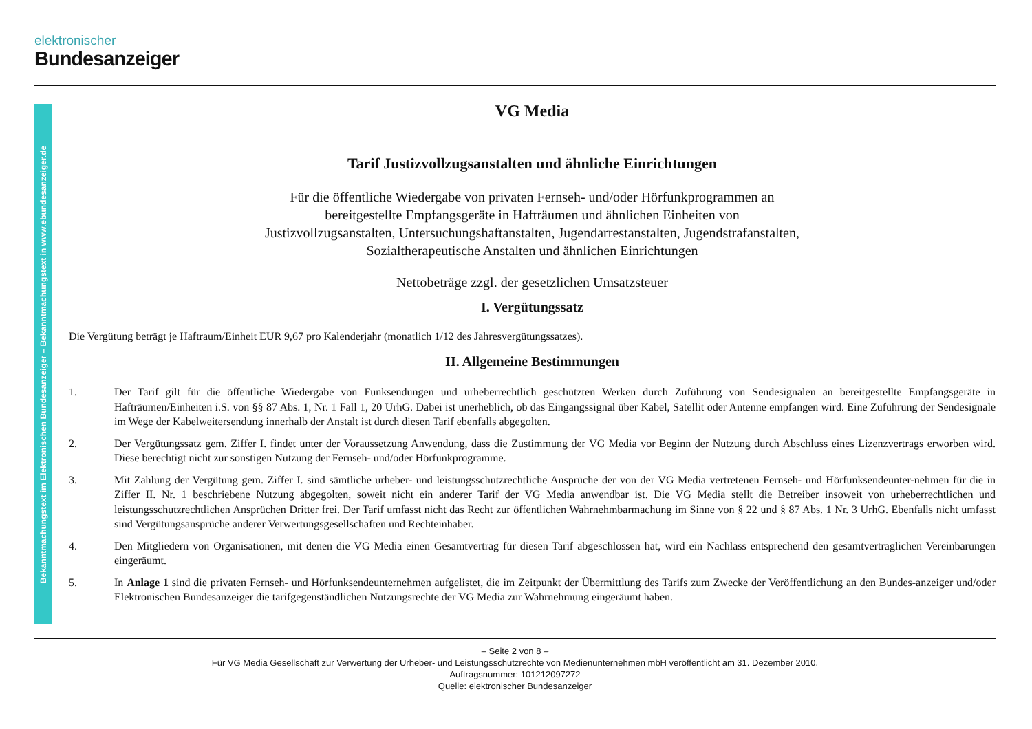elektronischer
Bundesanzeiger
Bekanntmachungstext im Elektronischen Bundesanzeiger – Bekanntmachungstext in www.ebundesanzeiger.de
VG Media
Tarif Justizvollzugsanstalten und ähnliche Einrichtungen
Für die öffentliche Wiedergabe von privaten Fernseh- und/oder Hörfunkprogrammen an
bereitgestellte Empfangsgeräte in Hafträumen und ähnlichen Einheiten von
Justizvollzugsanstalten, Untersuchungshaftanstalten, Jugendarrestanstalten, Jugendstrafanstalten,
Sozialtherapeutische Anstalten und ähnlichen Einrichtungen
Nettobeträge zzgl. der gesetzlichen Umsatzsteuer
I. Vergütungssatz
Die Vergütung beträgt je Haftraum/Einheit EUR 9,67 pro Kalenderjahr (monatlich 1/12 des Jahresvergütungssatzes).
II. Allgemeine Bestimmungen
1. Der Tarif gilt für die öffentliche Wiedergabe von Funksendungen und urheberrechtlich geschützten Werken durch Zuführung von Sendesignalen an bereitgestellte Empfangsgeräte in Hafträumen/Einheiten i.S. von §§ 87 Abs. 1, Nr. 1 Fall 1, 20 UrhG. Dabei ist unerheblich, ob das Eingangssignal über Kabel, Satellit oder Antenne empfangen wird. Eine Zuführung der Sendesignale im Wege der Kabelweitersendung innerhalb der Anstalt ist durch diesen Tarif ebenfalls abgegolten.
2. Der Vergütungssatz gem. Ziffer I. findet unter der Voraussetzung Anwendung, dass die Zustimmung der VG Media vor Beginn der Nutzung durch Abschluss eines Lizenzvertrags erworben wird. Diese berechtigt nicht zur sonstigen Nutzung der Fernseh- und/oder Hörfunkprogramme.
3. Mit Zahlung der Vergütung gem. Ziffer I. sind sämtliche urheber- und leistungsschutzrechtliche Ansprüche der von der VG Media vertretenen Fernseh- und Hörfunksendeunter-nehmen für die in Ziffer II. Nr. 1 beschriebene Nutzung abgegolten, soweit nicht ein anderer Tarif der VG Media anwendbar ist. Die VG Media stellt die Betreiber insoweit von urheberrechtlichen und leistungsschutzrechtlichen Ansprüchen Dritter frei. Der Tarif umfasst nicht das Recht zur öffentlichen Wahrnehmbarmachung im Sinne von § 22 und § 87 Abs. 1 Nr. 3 UrhG. Ebenfalls nicht umfasst sind Vergütungsansprüche anderer Verwertungsgesellschaften und Rechteinhaber.
4. Den Mitgliedern von Organisationen, mit denen die VG Media einen Gesamtvertrag für diesen Tarif abgeschlossen hat, wird ein Nachlass entsprechend den gesamtvertraglichen Vereinbarungen eingeräumt.
5. In Anlage 1 sind die privaten Fernseh- und Hörfunksendeunternehmen aufgelistet, die im Zeitpunkt der Übermittlung des Tarifs zum Zwecke der Veröffentlichung an den Bundes-anzeiger und/oder Elektronischen Bundesanzeiger die tarifgegenständlichen Nutzungsrechte der VG Media zur Wahrnehmung eingeräumt haben.
– Seite 2 von 8 –
Für VG Media Gesellschaft zur Verwertung der Urheber- und Leistungsschutzrechte von Medienunternehmen mbH veröffentlicht am 31. Dezember 2010.
Auftragsnummer: 101212097272
Quelle: elektronischer Bundesanzeiger